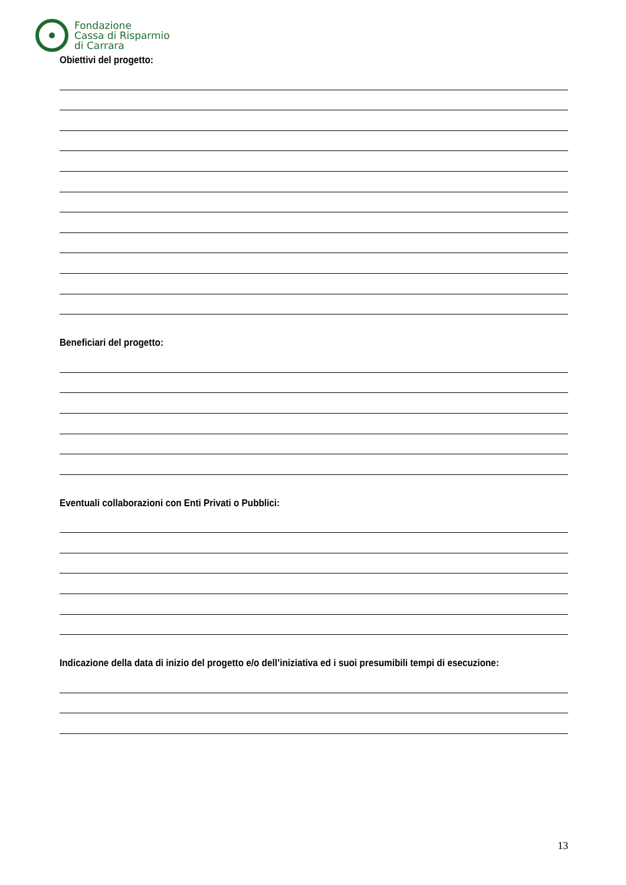Fondazione
Cassa di Risparmio
di Carrara
Obiettivi del progetto:
Beneficiari del progetto:
Eventuali collaborazioni con Enti Privati o Pubblici:
Indicazione della data di inizio del progetto e/o dell’iniziativa ed i suoi presumibili tempi di esecuzione:
13